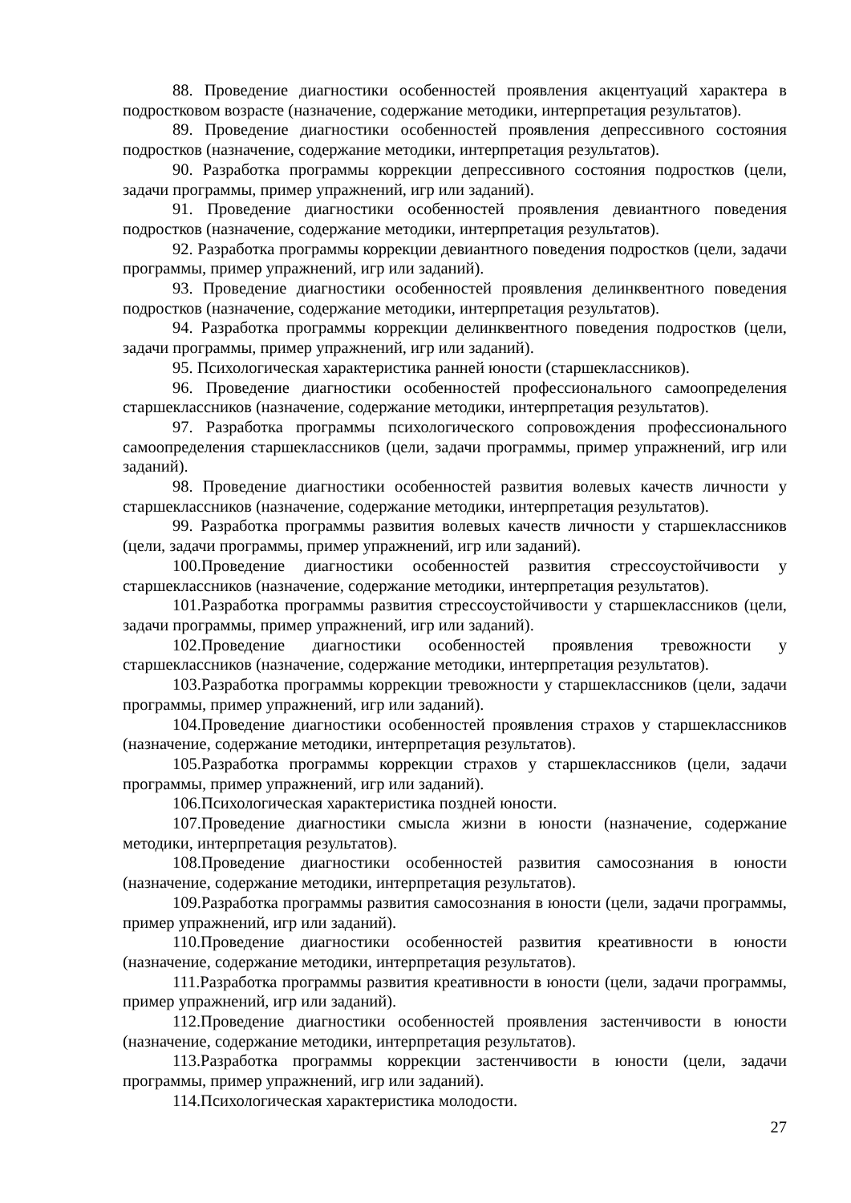88. Проведение диагностики особенностей проявления акцентуаций характера в подростковом возрасте (назначение, содержание методики, интерпретация результатов).
89. Проведение диагностики особенностей проявления депрессивного состояния подростков (назначение, содержание методики, интерпретация результатов).
90. Разработка программы коррекции депрессивного состояния подростков (цели, задачи программы, пример упражнений, игр или заданий).
91. Проведение диагностики особенностей проявления девиантного поведения подростков (назначение, содержание методики, интерпретация результатов).
92. Разработка программы коррекции девиантного поведения подростков (цели, задачи программы, пример упражнений, игр или заданий).
93. Проведение диагностики особенностей проявления делинквентного поведения подростков (назначение, содержание методики, интерпретация результатов).
94. Разработка программы коррекции делинквентного поведения подростков (цели, задачи программы, пример упражнений, игр или заданий).
95. Психологическая характеристика ранней юности (старшеклассников).
96. Проведение диагностики особенностей профессионального самоопределения старшеклассников (назначение, содержание методики, интерпретация результатов).
97. Разработка программы психологического сопровождения профессионального самоопределения старшеклассников (цели, задачи программы, пример упражнений, игр или заданий).
98. Проведение диагностики особенностей развития волевых качеств личности у старшеклассников (назначение, содержание методики, интерпретация результатов).
99. Разработка программы развития волевых качеств личности у старшеклассников (цели, задачи программы, пример упражнений, игр или заданий).
100.Проведение диагностики особенностей развития стрессоустойчивости у старшеклассников (назначение, содержание методики, интерпретация результатов).
101.Разработка программы развития стрессоустойчивости у старшеклассников (цели, задачи программы, пример упражнений, игр или заданий).
102.Проведение диагностики особенностей проявления тревожности у старшеклассников (назначение, содержание методики, интерпретация результатов).
103.Разработка программы коррекции тревожности у старшеклассников (цели, задачи программы, пример упражнений, игр или заданий).
104.Проведение диагностики особенностей проявления страхов у старшеклассников (назначение, содержание методики, интерпретация результатов).
105.Разработка программы коррекции страхов у старшеклассников (цели, задачи программы, пример упражнений, игр или заданий).
106.Психологическая характеристика поздней юности.
107.Проведение диагностики смысла жизни в юности (назначение, содержание методики, интерпретация результатов).
108.Проведение диагностики особенностей развития самосознания в юности (назначение, содержание методики, интерпретация результатов).
109.Разработка программы развития самосознания в юности (цели, задачи программы, пример упражнений, игр или заданий).
110.Проведение диагностики особенностей развития креативности в юности (назначение, содержание методики, интерпретация результатов).
111.Разработка программы развития креативности в юности (цели, задачи программы, пример упражнений, игр или заданий).
112.Проведение диагностики особенностей проявления застенчивости в юности (назначение, содержание методики, интерпретация результатов).
113.Разработка программы коррекции застенчивости в юности (цели, задачи программы, пример упражнений, игр или заданий).
114.Психологическая характеристика молодости.
27